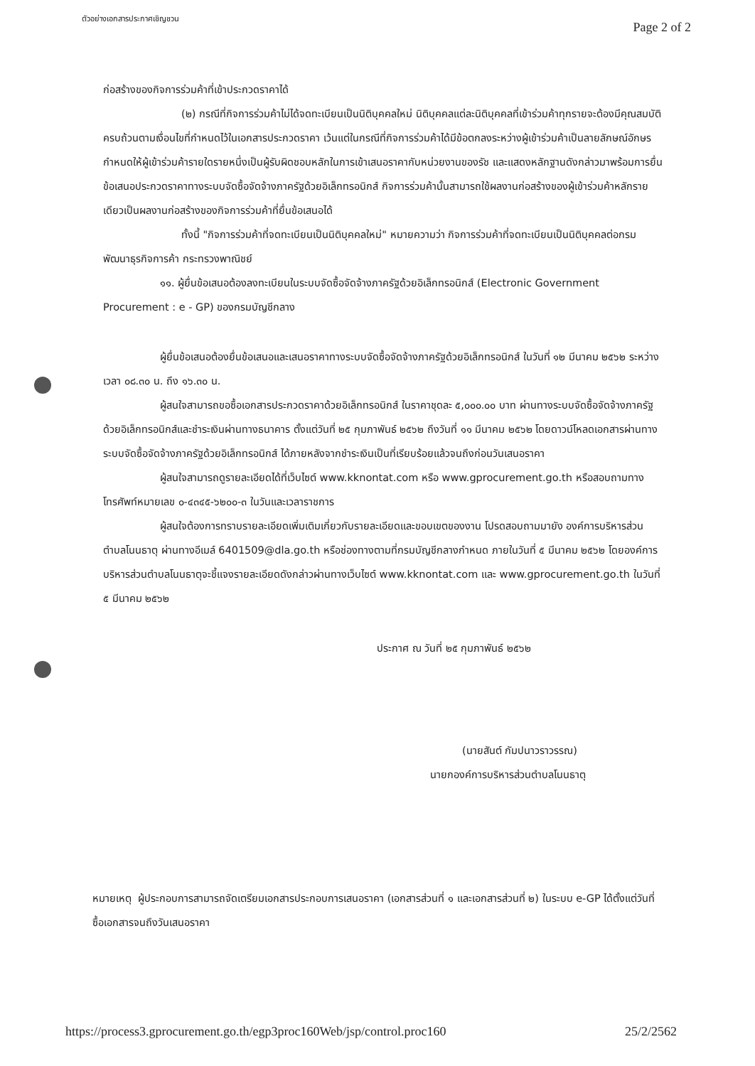ตัวอย่างเอกสารประกาศเชิญชวน Page 2 of 2
ก่อสร้างของกิจการร่วมค้าที่เข้าประกวดราคาได้
(๒) กรณีที่กิจการร่วมค้าไม่ได้จดทะเบียนเป็นนิติบุคคลใหม่ นิติบุคคลแต่ละนิติบุคคลที่เข้าร่วมค้าทุกรายจะต้องมีคุณสมบัติครบถ้วนตามเงื่อนไขที่กำหนดไว้ในเอกสารประกวดราคา เว้นแต่ในกรณีที่กิจการร่วมค้าได้มีข้อตกลงระหว่างผู้เข้าร่วมค้าเป็นลายลักษณ์อักษรกำหนดให้ผู้เข้าร่วมค้ารายใดรายหนึ่งเป็นผู้รับผิดชอบหลักในการเข้าเสนอราคากับหน่วยงานของรัช และแสดงหลักฐานดังกล่าวมาพร้อมการยื่นข้อเสนอประกวดราคาทางระบบจัดซื้อจัดจ้างภาครัฐด้วยอิเล็กทรอนิกส์ กิจการร่วมค้านั้นสามารถใช้ผลงานก่อสร้างของผู้เข้าร่วมค้าหลักรายเดียวเป็นผลงานก่อสร้างของกิจการร่วมค้าที่ยื่นข้อเสนอได้
ทั้งนี้ "กิจการร่วมค้าที่จดทะเบียนเป็นนิติบุคคลใหม่" หมายความว่า กิจการร่วมค้าที่จดทะเบียนเป็นนิติบุคคลต่อกรมพัฒนาธุรกิจการค้า กระทรวงพาณิชย์
๑๑. ผู้ยื่นข้อเสนอต้องลงทะเบียนในระบบจัดซื้อจัดจ้างภาครัฐด้วยอิเล็กทรอนิกส์ (Electronic Government Procurement : e - GP) ของกรมบัญชีกลาง
ผู้ยื่นข้อเสนอต้องยื่นข้อเสนอและเสนอราคาทางระบบจัดซื้อจัดจ้างภาครัฐด้วยอิเล็กทรอนิกส์ ในวันที่ ๑๒ มีนาคม ๒๕๖๒ ระหว่างเวลา ๐๘.๓๐ น. ถึง ๑๖.๓๐ น.
ผู้สนใจสามารถขอซื้อเอกสารประกวดราคาด้วยอิเล็กทรอนิกส์ ในราคาชุดละ ๕,๐๐๐.๐๐ บาท ผ่านทางระบบจัดซื้อจัดจ้างภาครัฐด้วยอิเล็กทรอนิกส์และชำระเงินผ่านทางธนาคาร ตั้งแต่วันที่ ๒๕ กุมภาพันธ์ ๒๕๖๒ ถึงวันที่ ๑๑ มีนาคม ๒๕๖๒ โดยดาวน์โหลดเอกสารผ่านทางระบบจัดซื้อจัดจ้างภาครัฐด้วยอิเล็กทรอนิกส์ ได้ภายหลังจากชำระเงินเป็นที่เรียบร้อยแล้วจนถึงก่อนวันเสนอราคา
ผู้สนใจสามารถดูรายละเอียดได้ที่เว็บไซต์ www.kknontat.com หรือ www.gprocurement.go.th หรือสอบถามทางโทรศัพท์หมายเลข ๐-๔๓๔๕-๖๒๐๐-๓ ในวันและเวลาราชการ
ผู้สนใจต้องการทราบรายละเอียดเพิ่มเติมเกี่ยวกับรายละเอียดและขอบเขตของงาน โปรดสอบถามมายัง องค์การบริหารส่วนตำบลโนนธาตุ ผ่านทางอีเมล์ 6401509@dla.go.th หรือช่องทางตามที่กรมบัญชีกลางกำหนด ภายในวันที่ ๕ มีนาคม ๒๕๖๒ โดยองค์การบริหารส่วนตำบลโนนธาตุจะชี้แจงรายละเอียดดังกล่าวผ่านทางเว็บไซต์ www.kknontat.com และ www.gprocurement.go.th ในวันที่ ๕ มีนาคม ๒๕๖๒
ประกาศ ณ วันที่ ๒๕ กุมภาพันธ์ ๒๕๖๒
(นายสันต์ กัมปนาวราวรรณ)
นายกองค์การบริหารส่วนตำบลโนนธาตุ
หมายเหตุ ผู้ประกอบการสามารถจัดเตรียมเอกสารประกอบการเสนอราคา (เอกสารส่วนที่ ๑ และเอกสารส่วนที่ ๒) ในระบบ e-GP ได้ตั้งแต่วันที่ซื้อเอกสารจนถึงวันเสนอราคา
https://process3.gprocurement.go.th/egp3proc160Web/jsp/control.proc160 25/2/2562